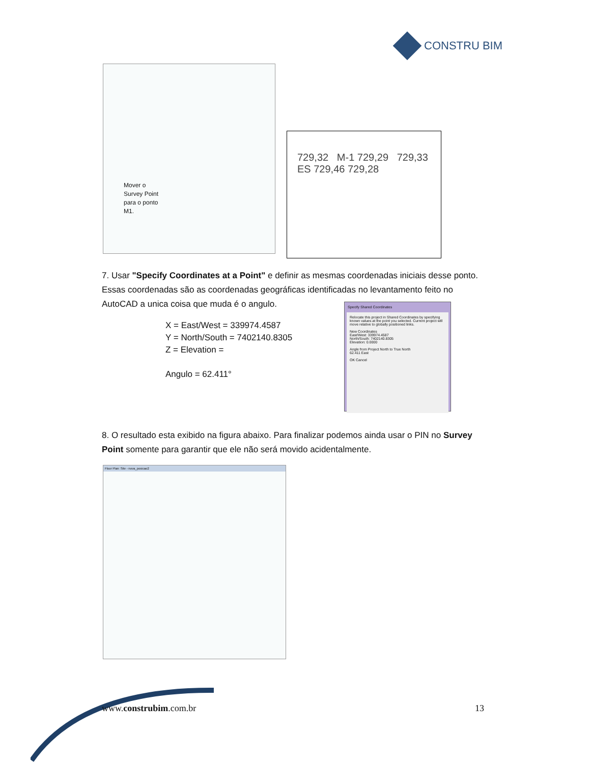CONSTRU BIM
Mover o
Survey Point
para o ponto
M1.
729,32 M-1 729,29 729,33
ES 729,46 729,28
7. Usar "Specify Coordinates at a Point" e definir as mesmas coordenadas iniciais desse ponto. Essas coordenadas são as coordenadas geográficas identificadas no levantamento feito no AutoCAD a unica coisa que muda é o angulo.
X = East/West = 339974.4587
Y = North/South = 7402140.8305
Z = Elevation =
Angulo = 62.411°
Specify Shared Coordinates
Relocate this project in Shared Coordinates by specifying known values at the point you selected. Current project will move relative to globally positioned links.
New Coordinates
East/West: 339974.4587
North/South: 7402140.8305
Elevation: 0.0000
Angle from Project North to True North
62.411 East
OK Cancel
8. O resultado esta exibido na figura abaixo. Para finalizar podemos ainda usar o PIN no Survey Point somente para garantir que ele não será movido acidentalmente.
Floor Plan: Site - nova_posicao2
www.construbim.com.br 13